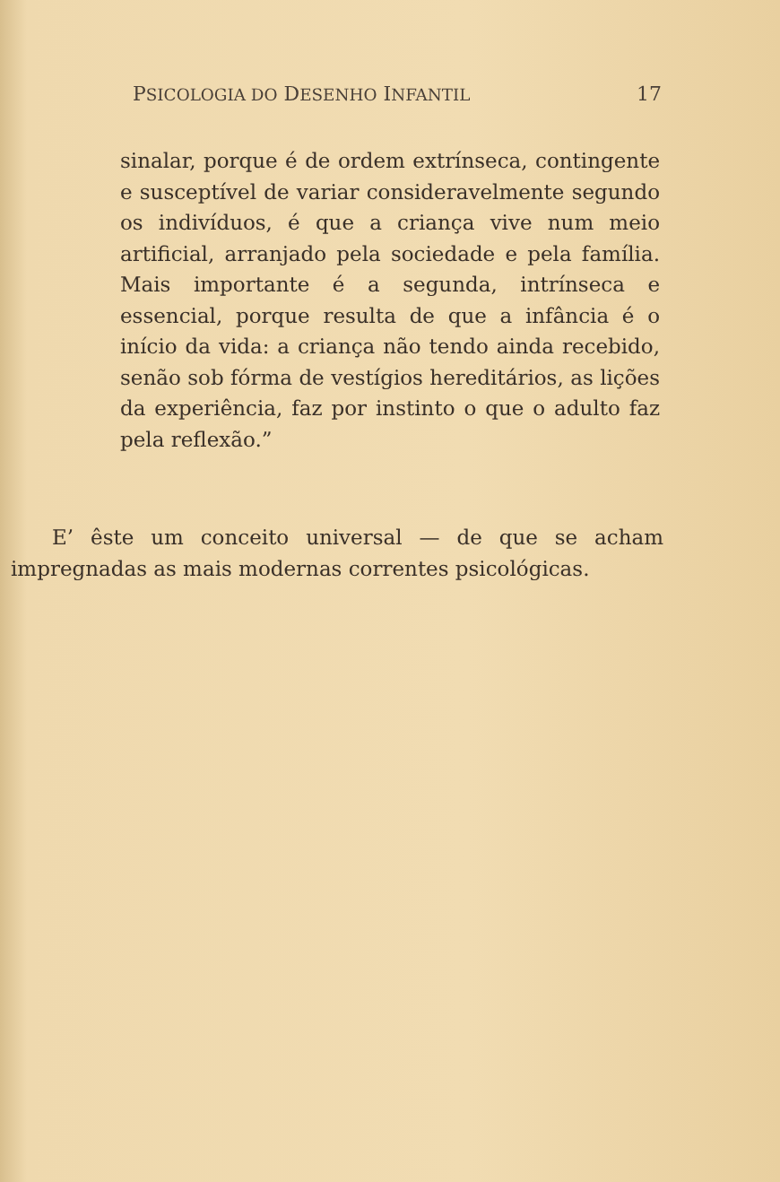PSICOLOGIA DO DESENHO INFANTIL 17
sinalar, porque é de ordem extrínseca, contingente e susceptível de variar consideravelmente segundo os indivíduos, é que a criança vive num meio artificial, arranjado pela sociedade e pela família. Mais importante é a segunda, intrínseca e essencial, porque resulta de que a infância é o início da vida: a criança não tendo ainda recebido, senão sob fórma de vestígios hereditários, as lições da experiência, faz por instinto o que o adulto faz pela reflexão.”
E’ êste um conceito universal — de que se acham impregnadas as mais modernas correntes psicológicas.